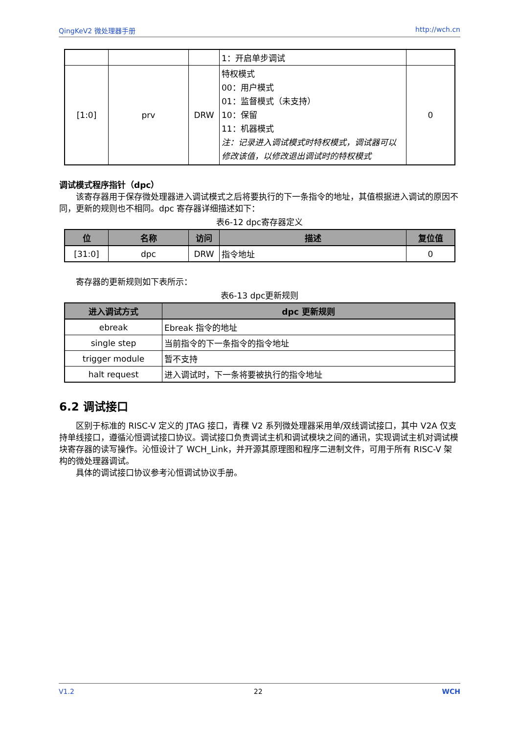QingKeV2 微处理器手册 http://wch.cn
| | | | 1：开启单步调试 | |
| [1:0] | prv | DRW | 特权模式 00：用户模式 01：监督模式（未支持） 10：保留 11：机器模式 注：记录进入调试模式时特权模式，调试器可以修改该值，以修改退出调试时的特权模式 | 0 |
调试模式程序指针（dpc）
该寄存器用于保存微处理器进入调试模式之后将要执行的下一条指令的地址，其值根据进入调试的原因不同，更新的规则也不相同。dpc 寄存器详细描述如下：
表6-12 dpc寄存器定义
| 位 | 名称 | 访问 | 描述 | 复位值 |
| --- | --- | --- | --- | --- |
| [31:0] | dpc | DRW | 指令地址 | 0 |
寄存器的更新规则如下表所示：
表6-13 dpc更新规则
| 进入调试方式 | dpc 更新规则 |
| --- | --- |
| ebreak | Ebreak 指令的地址 |
| single step | 当前指令的下一条指令的指令地址 |
| trigger module | 暂不支持 |
| halt request | 进入调试时，下一条将要被执行的指令地址 |
6.2 调试接口
区别于标准的 RISC-V 定义的 JTAG 接口，青稞 V2 系列微处理器采用单/双线调试接口，其中 V2A 仅支持单线接口，遵循沁恒调试接口协议。调试接口负责调试主机和调试模块之间的通讯，实现调试主机对调试模块寄存器的读写操作。沁恒设计了 WCH_Link，并开源其原理图和程序二进制文件，可用于所有 RISC-V 架构的微处理器调试。
具体的调试接口协议参考沁恒调试协议手册。
V1.2 22 WCH